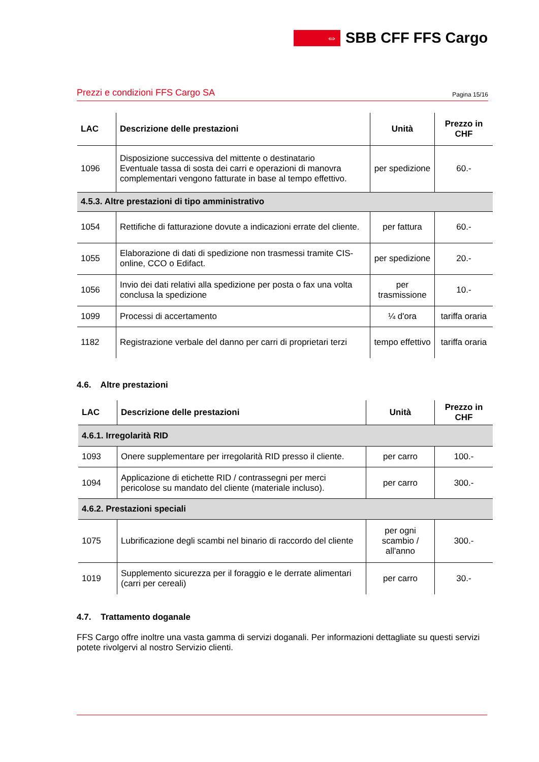⇔
SBB CFF FFS Cargo
Prezzi e condizioni FFS Cargo SA Pagina 15/16
| LAC | Descrizione delle prestazioni | Unità | Prezzo in CHF |
| --- | --- | --- | --- |
| 1096 | Disposizione successiva del mittente o destinatario Eventuale tassa di sosta dei carri e operazioni di manovra complementari vengono fatturate in base al tempo effettivo. | per spedizione | 60.- |
| 4.5.3. Altre prestazioni di tipo amministrativo | | | |
| 1054 | Rettifiche di fatturazione dovute a indicazioni errate del cliente. | per fattura | 60.- |
| 1055 | Elaborazione di dati di spedizione non trasmessi tramite CIS-online, CCO o Edifact. | per spedizione | 20.- |
| 1056 | Invio dei dati relativi alla spedizione per posta o fax una volta conclusa la spedizione | per trasmissione | 10.- |
| 1099 | Processi di accertamento | ¼ d'ora | tariffa oraria |
| 1182 | Registrazione verbale del danno per carri di proprietari terzi | tempo effettivo | tariffa oraria |
4.6. Altre prestazioni
| LAC | Descrizione delle prestazioni | Unità | Prezzo in CHF |
| --- | --- | --- | --- |
| 4.6.1. Irregolarità RID | | | |
| 1093 | Onere supplementare per irregolarità RID presso il cliente. | per carro | 100.- |
| 1094 | Applicazione di etichette RID / contrassegni per merci pericolose su mandato del cliente (materiale incluso). | per carro | 300.- |
| 4.6.2. Prestazioni speciali | | | |
| 1075 | Lubrificazione degli scambi nel binario di raccordo del cliente | per ogni scambio / all'anno | 300.- |
| 1019 | Supplemento sicurezza per il foraggio e le derrate alimentari (carri per cereali) | per carro | 30.- |
4.7. Trattamento doganale
FFS Cargo offre inoltre una vasta gamma di servizi doganali. Per informazioni dettagliate su questi servizi potete rivolgervi al nostro Servizio clienti.